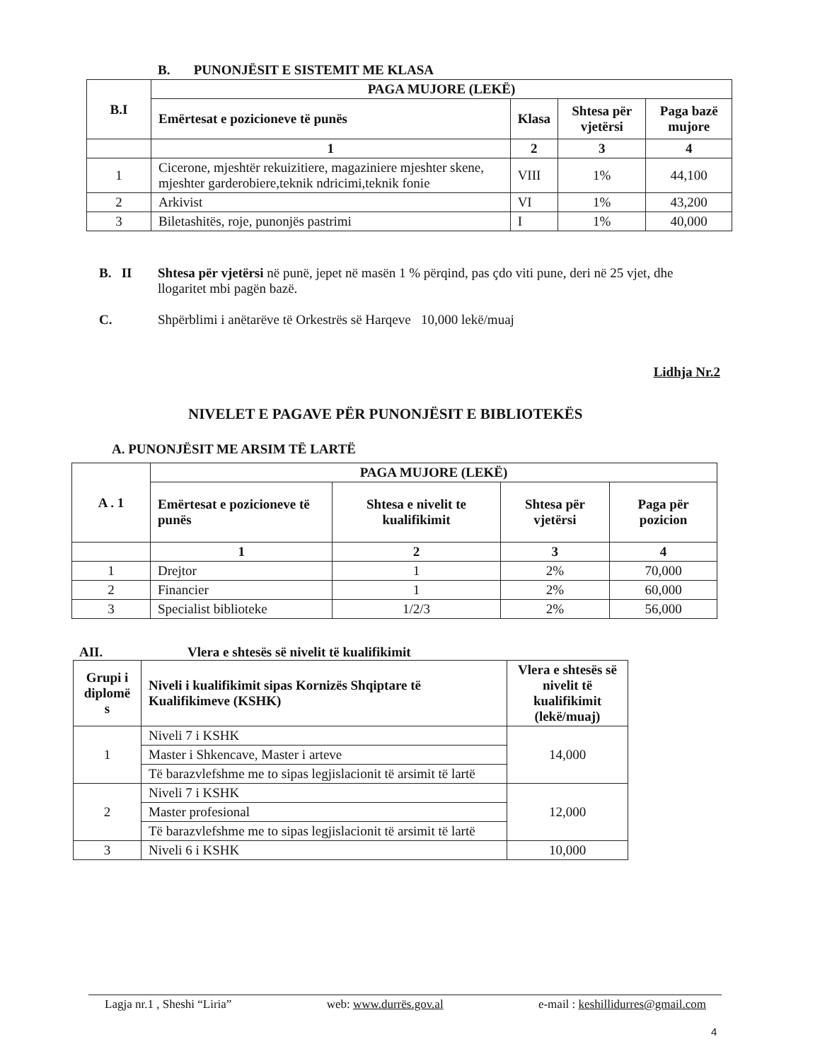B. PUNONJËSIT E SISTEMIT ME KLASA
| B.I | PAGA MUJORE (LEKË) | | | |
| --- | --- | --- | --- | --- |
| | Emërtesat e pozicioneve të punës | Klasa | Shtesa për vjetërsi | Paga bazë mujore |
| | 1 | 2 | 3 | 4 |
| 1 | Cicerone, mjeshtër rekuizitiere, magaziniere mjeshter skene, mjeshter garderobiere,teknik ndricimi,teknik fonie | VIII | 1% | 44,100 |
| 2 | Arkivist | VI | 1% | 43,200 |
| 3 | Biletashitës, roje, punonjës pastrimi | I | 1% | 40,000 |
B. II Shtesa për vjetërsi në punë, jepet në masën 1 % përqind, pas çdo viti pune, deri në 25 vjet, dhe llogaritet mbi pagën bazë.
C. Shpërblimi i anëtarëve të Orkestrës së Harqeve 10,000 lekë/muaj
Lidhja Nr.2
NIVELET E PAGAVE PËR PUNONJËSIT E BIBLIOTEKËS
A. PUNONJËSIT ME ARSIM TË LARTË
| A . 1 | PAGA MUJORE (LEKË) | | | |
| --- | --- | --- | --- | --- |
| | Emërtesat e pozicioneve të punës | Shtesa e nivelit te kualifikimit | Shtesa për vjetërsi | Paga për pozicion |
| | 1 | 2 | 3 | 4 |
| 1 | Drejtor | 1 | 2% | 70,000 |
| 2 | Financier | 1 | 2% | 60,000 |
| 3 | Specialist biblioteke | 1/2/3 | 2% | 56,000 |
AII. Vlera e shtesës së nivelit të kualifikimit
| Grupi i diplomë s | Niveli i kualifikimit sipas Kornizës Shqiptare të Kualifikimeve (KSHK) | Vlera e shtesës së nivelit të kualifikimit (lekë/muaj) |
| --- | --- | --- |
| 1 | Niveli 7 i KSHK | 14,000 |
| | Master i Shkencave, Master i arteve | |
| | Të barazvlefshme me to sipas legjislacionit të arsimit të lartë | |
| 2 | Niveli 7 i KSHK | 12,000 |
| | Master profesional | |
| | Të barazvlefshme me to sipas legjislacionit të arsimit të lartë | |
| 3 | Niveli 6 i KSHK | 10,000 |
Lagja nr.1 , Sheshi “Liria” web: www.durrës.gov.al e-mail : keshillidurres@gmail.com
4